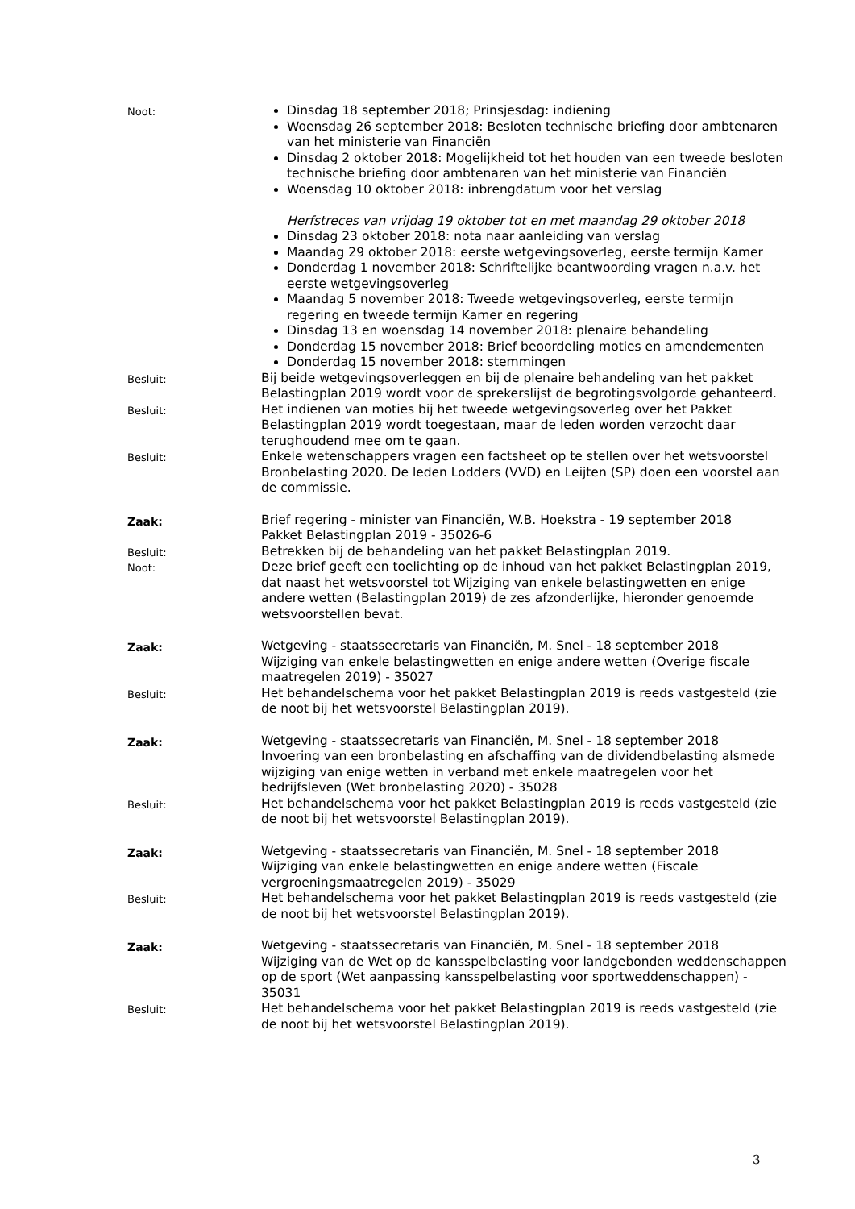Noot:
Dinsdag 18 september 2018; Prinsjesdag: indiening
Woensdag 26 september 2018: Besloten technische briefing door ambtenaren van het ministerie van Financiën
Dinsdag 2 oktober 2018: Mogelijkheid tot het houden van een tweede besloten technische briefing door ambtenaren van het ministerie van Financiën
Woensdag 10 oktober 2018: inbrengdatum voor het verslag
Herfstreces van vrijdag 19 oktober tot en met maandag 29 oktober 2018
Dinsdag 23 oktober 2018: nota naar aanleiding van verslag
Maandag 29 oktober 2018: eerste wetgevingsoverleg, eerste termijn Kamer
Donderdag 1 november 2018: Schriftelijke beantwoording vragen n.a.v. het eerste wetgevingsoverleg
Maandag 5 november 2018: Tweede wetgevingsoverleg, eerste termijn regering en tweede termijn Kamer en regering
Dinsdag 13 en woensdag 14 november 2018: plenaire behandeling
Donderdag 15 november 2018: Brief beoordeling moties en amendementen
Donderdag 15 november 2018: stemmingen
Besluit:
Bij beide wetgevingsoverleggen en bij de plenaire behandeling van het pakket Belastingplan 2019 wordt voor de sprekerslijst de begrotingsvolgorde gehanteerd.
Besluit:
Het indienen van moties bij het tweede wetgevingsoverleg over het Pakket Belastingplan 2019 wordt toegestaan, maar de leden worden verzocht daar terughoudend mee om te gaan.
Besluit:
Enkele wetenschappers vragen een factsheet op te stellen over het wetsvoorstel Bronbelasting 2020. De leden Lodders (VVD) en Leijten (SP) doen een voorstel aan de commissie.
Zaak:
Brief regering - minister van Financiën, W.B. Hoekstra - 19 september 2018
Pakket Belastingplan 2019 - 35026-6
Besluit:
Betrekken bij de behandeling van het pakket Belastingplan 2019.
Noot:
Deze brief geeft een toelichting op de inhoud van het pakket Belastingplan 2019, dat naast het wetsvoorstel tot Wijziging van enkele belastingwetten en enige andere wetten (Belastingplan 2019) de zes afzonderlijke, hieronder genoemde wetsvoorstellen bevat.
Zaak:
Wetgeving - staatssecretaris van Financiën, M. Snel - 18 september 2018
Wijziging van enkele belastingwetten en enige andere wetten (Overige fiscale maatregelen 2019) - 35027
Besluit:
Het behandelschema voor het pakket Belastingplan 2019 is reeds vastgesteld (zie de noot bij het wetsvoorstel Belastingplan 2019).
Zaak:
Wetgeving - staatssecretaris van Financiën, M. Snel - 18 september 2018
Invoering van een bronbelasting en afschaffing van de dividendbelasting alsmede wijziging van enige wetten in verband met enkele maatregelen voor het bedrijfsleven (Wet bronbelasting 2020) - 35028
Besluit:
Het behandelschema voor het pakket Belastingplan 2019 is reeds vastgesteld (zie de noot bij het wetsvoorstel Belastingplan 2019).
Zaak:
Wetgeving - staatssecretaris van Financiën, M. Snel - 18 september 2018
Wijziging van enkele belastingwetten en enige andere wetten (Fiscale vergroeningsmaatregelen 2019) - 35029
Besluit:
Het behandelschema voor het pakket Belastingplan 2019 is reeds vastgesteld (zie de noot bij het wetsvoorstel Belastingplan 2019).
Zaak:
Wetgeving - staatssecretaris van Financiën, M. Snel - 18 september 2018
Wijziging van de Wet op de kansspelbelasting voor landgebonden weddenschappen op de sport (Wet aanpassing kansspelbelasting voor sportweddenschappen) - 35031
Besluit:
Het behandelschema voor het pakket Belastingplan 2019 is reeds vastgesteld (zie de noot bij het wetsvoorstel Belastingplan 2019).
3